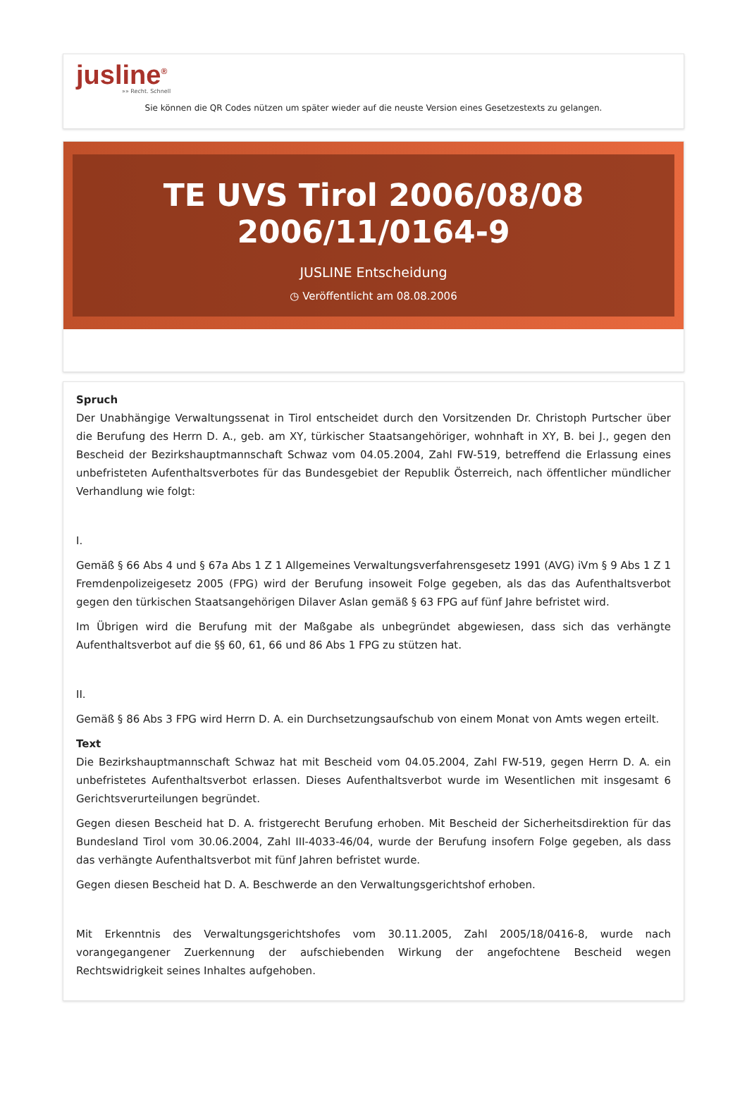jusline<sup>®</sup>
»» Recht. Schnell
Sie können die QR Codes nützen um später wieder auf die neuste Version eines Gesetzestexts zu gelangen.
TE UVS Tirol 2006/08/08
2006/11/0164-9
JUSLINE Entscheidung
◷ Veröffentlicht am 08.08.2006
Spruch
Der Unabhängige Verwaltungssenat in Tirol entscheidet durch den Vorsitzenden Dr. Christoph Purtscher über die Berufung des Herrn D. A., geb. am XY, türkischer Staatsangehöriger, wohnhaft in XY, B. bei J., gegen den Bescheid der Bezirkshauptmannschaft Schwaz vom 04.05.2004, Zahl FW-519, betreffend die Erlassung eines unbefristeten Aufenthaltsverbotes für das Bundesgebiet der Republik Österreich, nach öffentlicher mündlicher Verhandlung wie folgt:
I.
Gemäß § 66 Abs 4 und § 67a Abs 1 Z 1 Allgemeines Verwaltungsverfahrensgesetz 1991 (AVG) iVm § 9 Abs 1 Z 1 Fremdenpolizeigesetz 2005 (FPG) wird der Berufung insoweit Folge gegeben, als das das Aufenthaltsverbot gegen den türkischen Staatsangehörigen Dilaver Aslan gemäß § 63 FPG auf fünf Jahre befristet wird.
Im Übrigen wird die Berufung mit der Maßgabe als unbegründet abgewiesen, dass sich das verhängte Aufenthaltsverbot auf die §§ 60, 61, 66 und 86 Abs 1 FPG zu stützen hat.
II.
Gemäß § 86 Abs 3 FPG wird Herrn D. A. ein Durchsetzungsaufschub von einem Monat von Amts wegen erteilt.
Text
Die Bezirkshauptmannschaft Schwaz hat mit Bescheid vom 04.05.2004, Zahl FW-519, gegen Herrn D. A. ein unbefristetes Aufenthaltsverbot erlassen. Dieses Aufenthaltsverbot wurde im Wesentlichen mit insgesamt 6 Gerichtsverurteilungen begründet.
Gegen diesen Bescheid hat D. A. fristgerecht Berufung erhoben. Mit Bescheid der Sicherheitsdirektion für das Bundesland Tirol vom 30.06.2004, Zahl III-4033-46/04, wurde der Berufung insofern Folge gegeben, als dass das verhängte Aufenthaltsverbot mit fünf Jahren befristet wurde.
Gegen diesen Bescheid hat D. A. Beschwerde an den Verwaltungsgerichtshof erhoben.
Mit Erkenntnis des Verwaltungsgerichtshofes vom 30.11.2005, Zahl 2005/18/0416-8, wurde nach vorangegangener Zuerkennung der aufschiebenden Wirkung der angefochtene Bescheid wegen Rechtswidrigkeit seines Inhaltes aufgehoben.